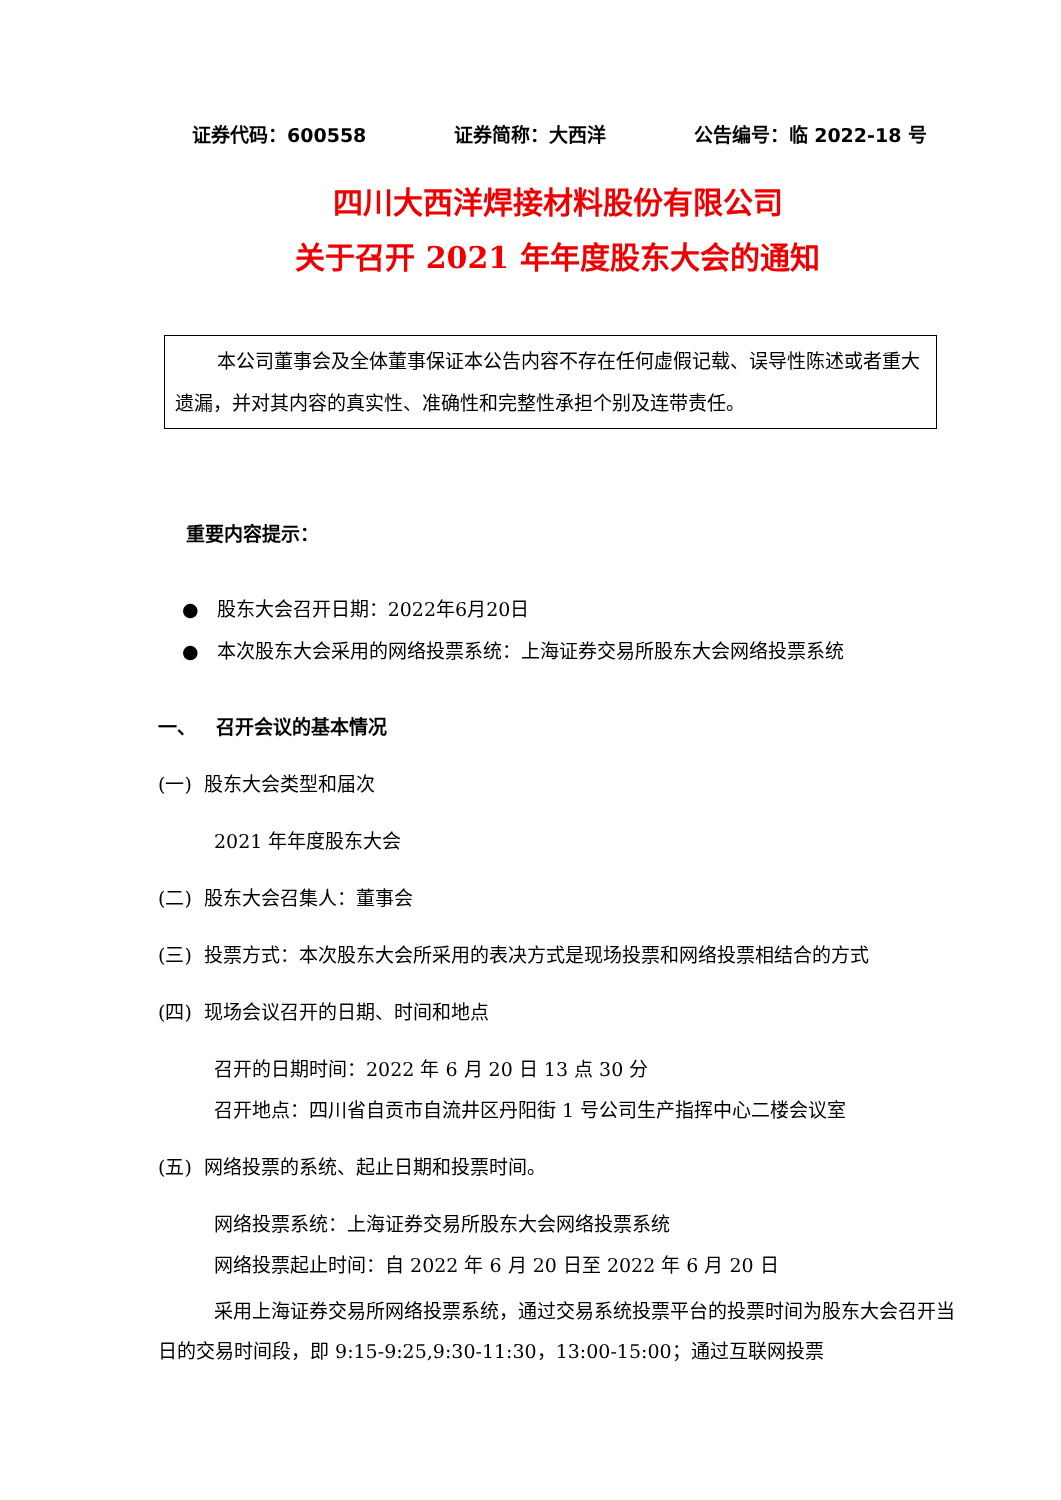证券代码：600558 证券简称：大西洋 公告编号：临 2022-18 号
四川大西洋焊接材料股份有限公司
关于召开 2021 年年度股东大会的通知
本公司董事会及全体董事保证本公告内容不存在任何虚假记载、误导性陈述或者重大遗漏，并对其内容的真实性、准确性和完整性承担个别及连带责任。
重要内容提示：
● 股东大会召开日期：2022年6月20日
● 本次股东大会采用的网络投票系统：上海证券交易所股东大会网络投票系统
一、 召开会议的基本情况
(一) 股东大会类型和届次
2021 年年度股东大会
(二) 股东大会召集人：董事会
(三) 投票方式：本次股东大会所采用的表决方式是现场投票和网络投票相结合的方式
(四) 现场会议召开的日期、时间和地点
召开的日期时间：2022 年 6 月 20 日 13 点 30 分
召开地点：四川省自贡市自流井区丹阳街 1 号公司生产指挥中心二楼会议室
(五) 网络投票的系统、起止日期和投票时间。
网络投票系统：上海证券交易所股东大会网络投票系统
网络投票起止时间：自 2022 年 6 月 20 日至 2022 年 6 月 20 日
采用上海证券交易所网络投票系统，通过交易系统投票平台的投票时间为股东大会召开当日的交易时间段，即 9:15-9:25,9:30-11:30，13:00-15:00；通过互联网投票